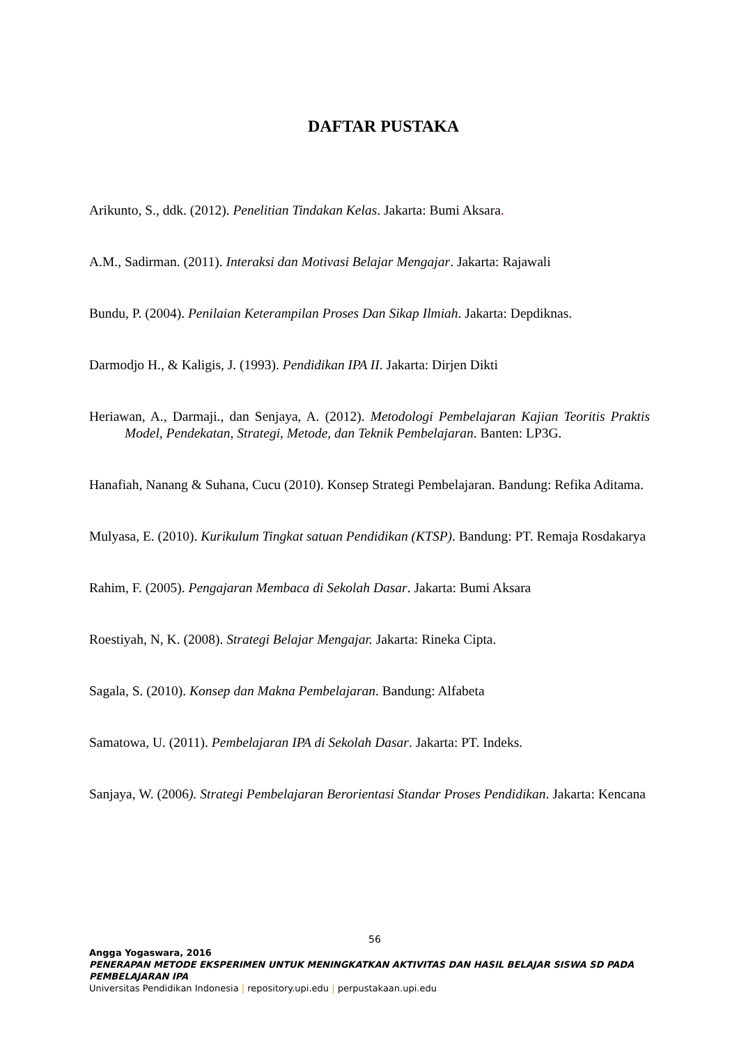DAFTAR PUSTAKA
Arikunto, S., ddk. (2012). Penelitian Tindakan Kelas. Jakarta: Bumi Aksara.
A.M., Sadirman. (2011). Interaksi dan Motivasi Belajar Mengajar. Jakarta: Rajawali
Bundu, P. (2004). Penilaian Keterampilan Proses Dan Sikap Ilmiah. Jakarta: Depdiknas.
Darmodjo H., & Kaligis, J. (1993). Pendidikan IPA II. Jakarta: Dirjen Dikti
Heriawan, A., Darmaji., dan Senjaya, A. (2012). Metodologi Pembelajaran Kajian Teoritis Praktis Model, Pendekatan, Strategi, Metode, dan Teknik Pembelajaran. Banten: LP3G.
Hanafiah, Nanang & Suhana, Cucu (2010). Konsep Strategi Pembelajaran. Bandung: Refika Aditama.
Mulyasa, E. (2010). Kurikulum Tingkat satuan Pendidikan (KTSP). Bandung: PT. Remaja Rosdakarya
Rahim, F. (2005). Pengajaran Membaca di Sekolah Dasar. Jakarta: Bumi Aksara
Roestiyah, N, K. (2008). Strategi Belajar Mengajar. Jakarta: Rineka Cipta.
Sagala, S. (2010). Konsep dan Makna Pembelajaran. Bandung: Alfabeta
Samatowa, U. (2011). Pembelajaran IPA di Sekolah Dasar. Jakarta: PT. Indeks.
Sanjaya, W. (2006). Strategi Pembelajaran Berorientasi Standar Proses Pendidikan. Jakarta: Kencana
56
Angga Yogaswara, 2016
PENERAPAN METODE EKSPERIMEN UNTUK MENINGKATKAN AKTIVITAS DAN HASIL BELAJAR SISWA SD PADA PEMBELAJARAN IPA
Universitas Pendidikan Indonesia | repository.upi.edu | perpustakaan.upi.edu